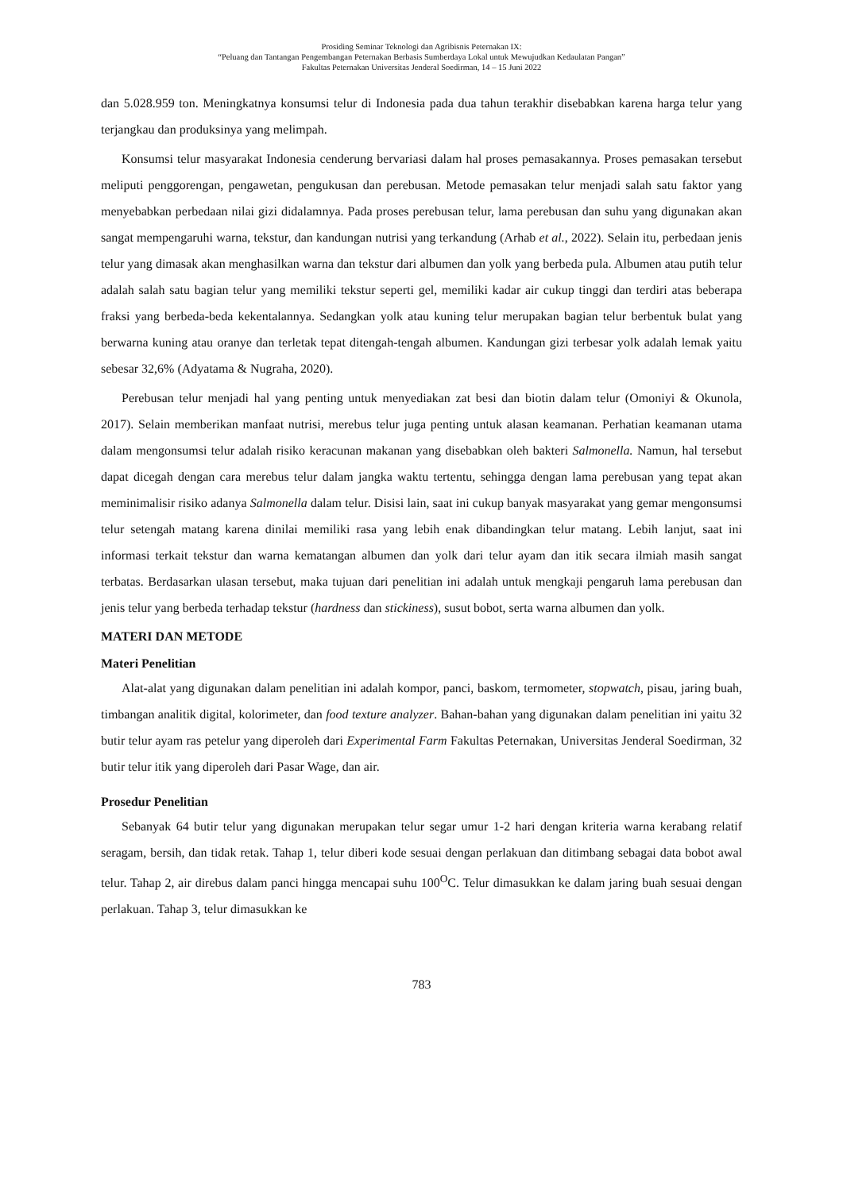Prosiding Seminar Teknologi dan Agribisnis Peternakan IX:
“Peluang dan Tantangan Pengembangan Peternakan Berbasis Sumberdaya Lokal untuk Mewujudkan Kedaulatan Pangan”
Fakultas Peternakan Universitas Jenderal Soedirman, 14 – 15 Juni 2022
dan 5.028.959 ton. Meningkatnya konsumsi telur di Indonesia pada dua tahun terakhir disebabkan karena harga telur yang terjangkau dan produksinya yang melimpah.
Konsumsi telur masyarakat Indonesia cenderung bervariasi dalam hal proses pemasakannya. Proses pemasakan tersebut meliputi penggorengan, pengawetan, pengukusan dan perebusan. Metode pemasakan telur menjadi salah satu faktor yang menyebabkan perbedaan nilai gizi didalamnya. Pada proses perebusan telur, lama perebusan dan suhu yang digunakan akan sangat mempengaruhi warna, tekstur, dan kandungan nutrisi yang terkandung (Arhab et al., 2022). Selain itu, perbedaan jenis telur yang dimasak akan menghasilkan warna dan tekstur dari albumen dan yolk yang berbeda pula. Albumen atau putih telur adalah salah satu bagian telur yang memiliki tekstur seperti gel, memiliki kadar air cukup tinggi dan terdiri atas beberapa fraksi yang berbeda-beda kekentalannya. Sedangkan yolk atau kuning telur merupakan bagian telur berbentuk bulat yang berwarna kuning atau oranye dan terletak tepat ditengah-tengah albumen. Kandungan gizi terbesar yolk adalah lemak yaitu sebesar 32,6% (Adyatama & Nugraha, 2020).
Perebusan telur menjadi hal yang penting untuk menyediakan zat besi dan biotin dalam telur (Omoniyi & Okunola, 2017). Selain memberikan manfaat nutrisi, merebus telur juga penting untuk alasan keamanan. Perhatian keamanan utama dalam mengonsumsi telur adalah risiko keracunan makanan yang disebabkan oleh bakteri Salmonella. Namun, hal tersebut dapat dicegah dengan cara merebus telur dalam jangka waktu tertentu, sehingga dengan lama perebusan yang tepat akan meminimalisir risiko adanya Salmonella dalam telur. Disisi lain, saat ini cukup banyak masyarakat yang gemar mengonsumsi telur setengah matang karena dinilai memiliki rasa yang lebih enak dibandingkan telur matang. Lebih lanjut, saat ini informasi terkait tekstur dan warna kematangan albumen dan yolk dari telur ayam dan itik secara ilmiah masih sangat terbatas. Berdasarkan ulasan tersebut, maka tujuan dari penelitian ini adalah untuk mengkaji pengaruh lama perebusan dan jenis telur yang berbeda terhadap tekstur (hardness dan stickiness), susut bobot, serta warna albumen dan yolk.
MATERI DAN METODE
Materi Penelitian
Alat-alat yang digunakan dalam penelitian ini adalah kompor, panci, baskom, termometer, stopwatch, pisau, jaring buah, timbangan analitik digital, kolorimeter, dan food texture analyzer. Bahan-bahan yang digunakan dalam penelitian ini yaitu 32 butir telur ayam ras petelur yang diperoleh dari Experimental Farm Fakultas Peternakan, Universitas Jenderal Soedirman, 32 butir telur itik yang diperoleh dari Pasar Wage, dan air.
Prosedur Penelitian
Sebanyak 64 butir telur yang digunakan merupakan telur segar umur 1-2 hari dengan kriteria warna kerabang relatif seragam, bersih, dan tidak retak. Tahap 1, telur diberi kode sesuai dengan perlakuan dan ditimbang sebagai data bobot awal telur. Tahap 2, air direbus dalam panci hingga mencapai suhu 100<sup>O</sup>C. Telur dimasukkan ke dalam jaring buah sesuai dengan perlakuan. Tahap 3, telur dimasukkan ke
783